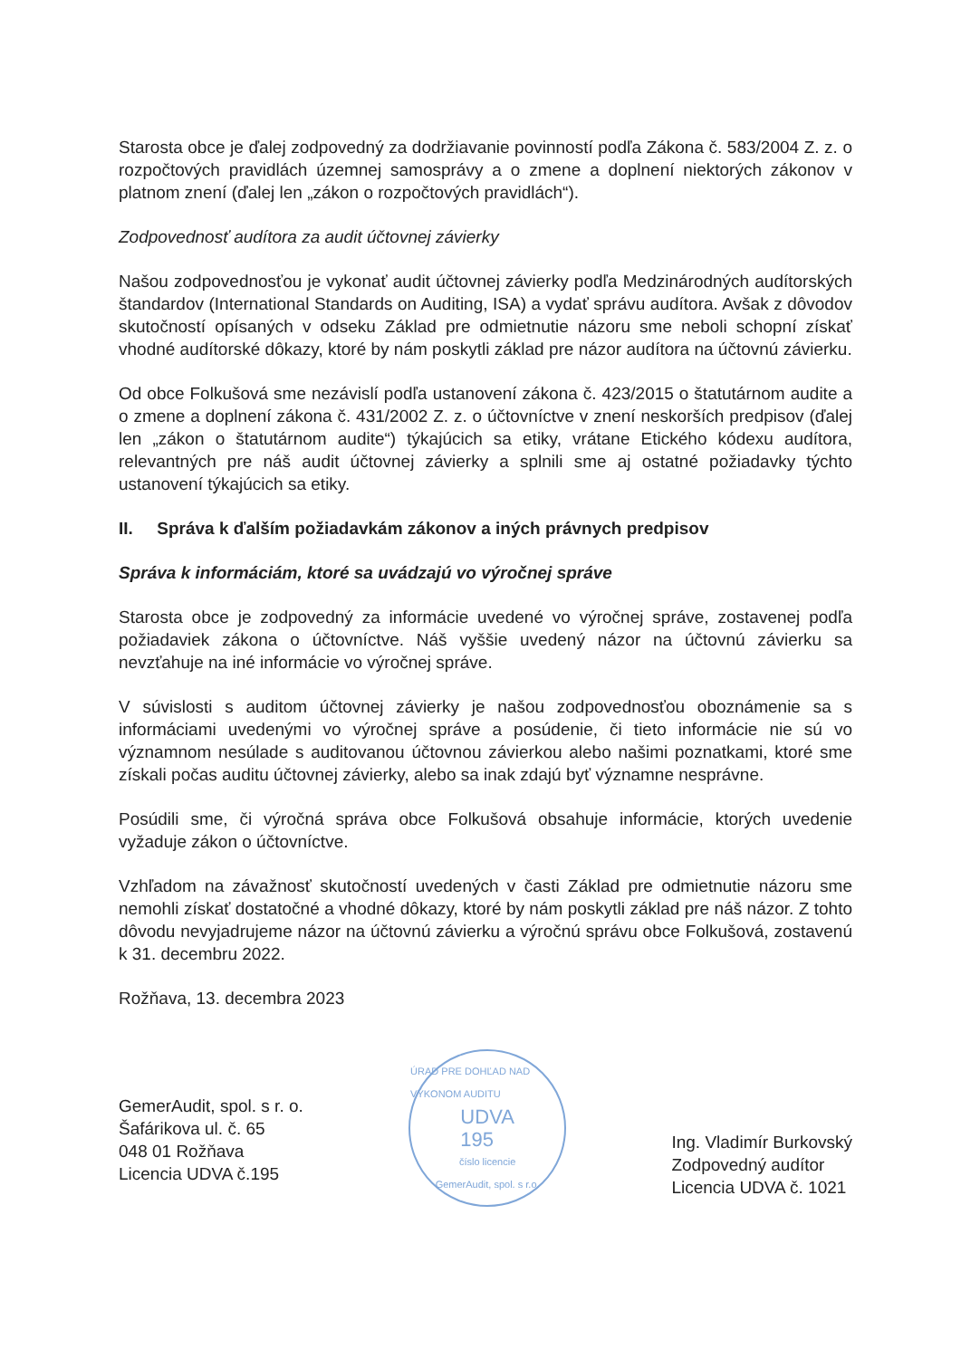Starosta obce je ďalej zodpovedný za dodržiavanie povinností podľa Zákona č. 583/2004 Z. z. o rozpočtových pravidlách územnej samosprávy a o zmene a doplnení niektorých zákonov v platnom znení (ďalej len „zákon o rozpočtových pravidlách“).
Zodpovednosť audítora za audit účtovnej závierky
Našou zodpovednosťou je vykonať audit účtovnej závierky podľa Medzinárodných audítorských štandardov (International Standards on Auditing, ISA) a vydať správu audítora. Avšak z dôvodov skutočností opísaných v odseku Základ pre odmietnutie názoru sme neboli schopní získať vhodné audítorské dôkazy, ktoré by nám poskytli základ pre názor audítora na účtovnú závierku.
Od obce Folkušová sme nezávislí podľa ustanovení zákona č. 423/2015 o štatutárnom audite a o zmene a doplnení zákona č. 431/2002 Z. z. o účtovníctve v znení neskorších predpisov (ďalej len „zákon o štatutárnom audite“) týkajúcich sa etiky, vrátane Etického kódexu audítora, relevantných pre náš audit účtovnej závierky a splnili sme aj ostatné požiadavky týchto ustanovení týkajúcich sa etiky.
II. Správa k ďalším požiadavkám zákonov a iných právnych predpisov
Správa k informáciám, ktoré sa uvádzajú vo výročnej správe
Starosta obce je zodpovedný za informácie uvedené vo výročnej správe, zostavenej podľa požiadaviek zákona o účtovníctve. Náš vyššie uvedený názor na účtovnú závierku sa nevzťahuje na iné informácie vo výročnej správe.
V súvislosti s auditom účtovnej závierky je našou zodpovednosťou oboznámenie sa s informáciami uvedenými vo výročnej správe a posúdenie, či tieto informácie nie sú vo významnom nesúlade s auditovanou účtovnou závierkou alebo našimi poznatkami, ktoré sme získali počas auditu účtovnej závierky, alebo sa inak zdajú byť významne nesprávne.
Posúdili sme, či výročná správa obce Folkušová obsahuje informácie, ktorých uvedenie vyžaduje zákon o účtovníctve.
Vzhľadom na závažnosť skutočností uvedených v časti Základ pre odmietnutie názoru sme nemohli získať dostatočné a vhodné dôkazy, ktoré by nám poskytli základ pre náš názor. Z tohto dôvodu nevyjadrujeme názor na účtovnú závierku a výročnú správu obce Folkušová, zostavenú k 31. decembru 2022.
Rožňava, 13. decembra 2023
GemerAudit, spol. s r. o.
Šafárikova ul. č. 65
048 01 Rožňava
Licencia UDVA č.195
ÚRAD PRE DOHĽAD NAD VÝKONOM AUDITU
UDVA
195
číslo licencie
GemerAudit, spol. s r.o.
Ing. Vladimír Burkovský
Zodpovedný audítor
Licencia UDVA č. 1021